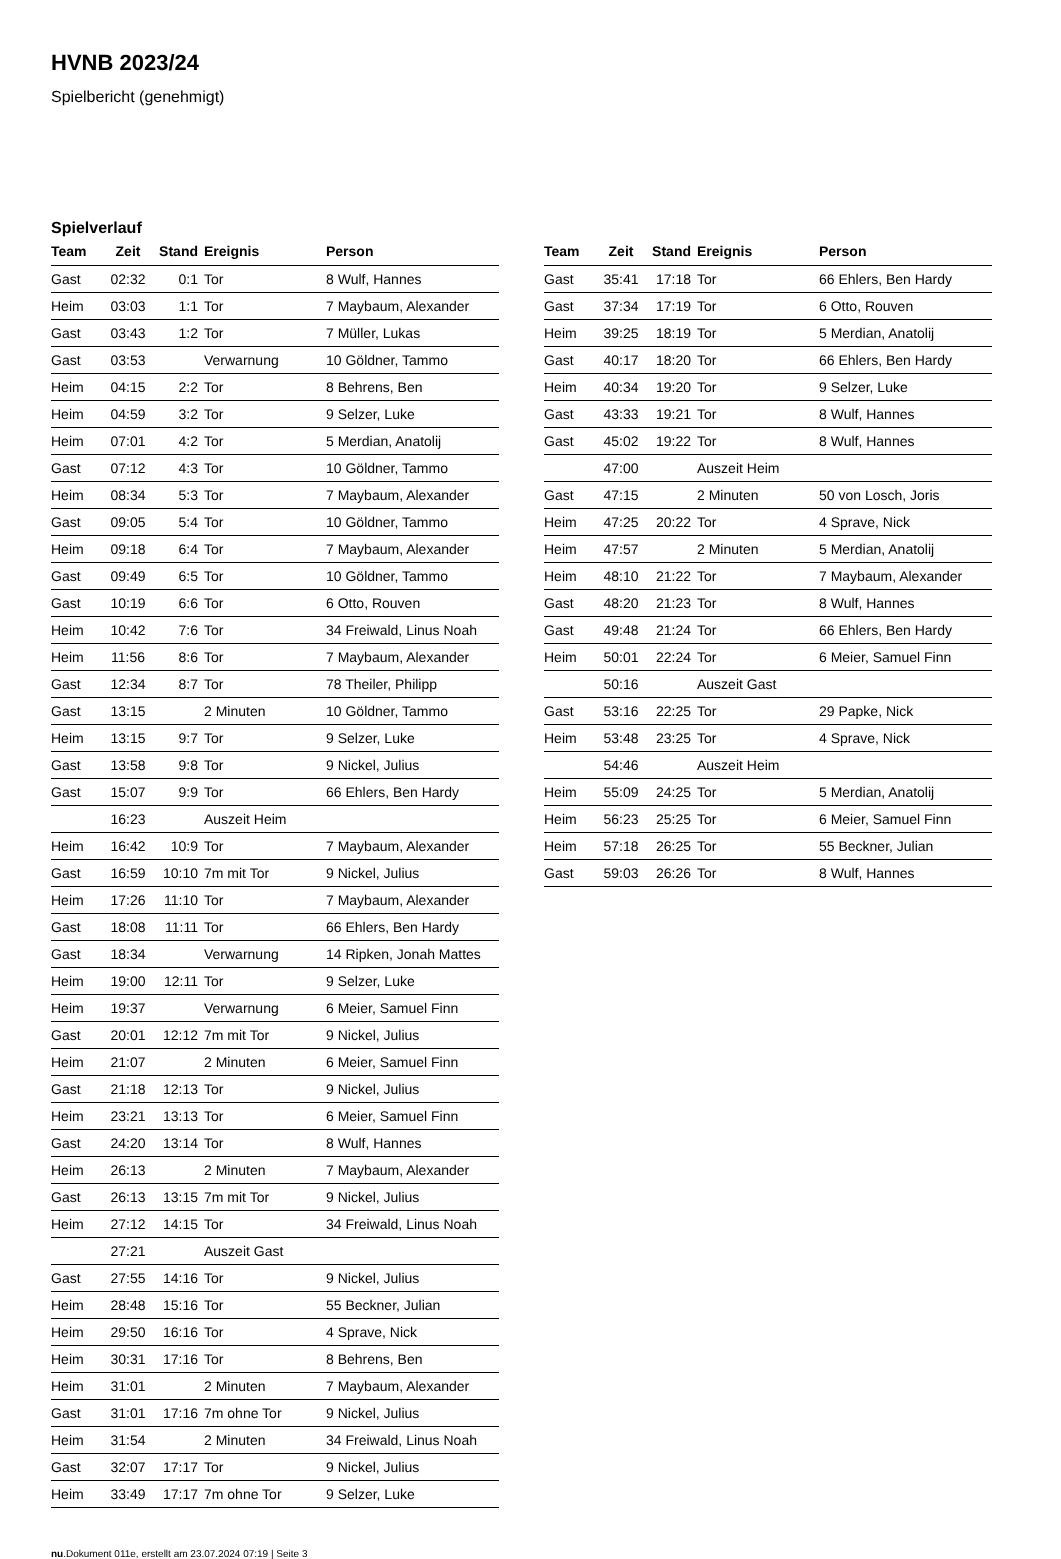HVNB 2023/24
Spielbericht (genehmigt)
Spielverlauf
| Team | Zeit | Stand | Ereignis | Person |
| --- | --- | --- | --- | --- |
| Gast | 02:32 | 0:1 | Tor | 8 Wulf, Hannes |
| Heim | 03:03 | 1:1 | Tor | 7 Maybaum, Alexander |
| Gast | 03:43 | 1:2 | Tor | 7 Müller, Lukas |
| Gast | 03:53 | | Verwarnung | 10 Göldner, Tammo |
| Heim | 04:15 | 2:2 | Tor | 8 Behrens, Ben |
| Heim | 04:59 | 3:2 | Tor | 9 Selzer, Luke |
| Heim | 07:01 | 4:2 | Tor | 5 Merdian, Anatolij |
| Gast | 07:12 | 4:3 | Tor | 10 Göldner, Tammo |
| Heim | 08:34 | 5:3 | Tor | 7 Maybaum, Alexander |
| Gast | 09:05 | 5:4 | Tor | 10 Göldner, Tammo |
| Heim | 09:18 | 6:4 | Tor | 7 Maybaum, Alexander |
| Gast | 09:49 | 6:5 | Tor | 10 Göldner, Tammo |
| Gast | 10:19 | 6:6 | Tor | 6 Otto, Rouven |
| Heim | 10:42 | 7:6 | Tor | 34 Freiwald, Linus Noah |
| Heim | 11:56 | 8:6 | Tor | 7 Maybaum, Alexander |
| Gast | 12:34 | 8:7 | Tor | 78 Theiler, Philipp |
| Gast | 13:15 | | 2 Minuten | 10 Göldner, Tammo |
| Heim | 13:15 | 9:7 | Tor | 9 Selzer, Luke |
| Gast | 13:58 | 9:8 | Tor | 9 Nickel, Julius |
| Gast | 15:07 | 9:9 | Tor | 66 Ehlers, Ben Hardy |
| | 16:23 | | Auszeit Heim | |
| Heim | 16:42 | 10:9 | Tor | 7 Maybaum, Alexander |
| Gast | 16:59 | 10:10 | 7m mit Tor | 9 Nickel, Julius |
| Heim | 17:26 | 11:10 | Tor | 7 Maybaum, Alexander |
| Gast | 18:08 | 11:11 | Tor | 66 Ehlers, Ben Hardy |
| Gast | 18:34 | | Verwarnung | 14 Ripken, Jonah Mattes |
| Heim | 19:00 | 12:11 | Tor | 9 Selzer, Luke |
| Heim | 19:37 | | Verwarnung | 6 Meier, Samuel Finn |
| Gast | 20:01 | 12:12 | 7m mit Tor | 9 Nickel, Julius |
| Heim | 21:07 | | 2 Minuten | 6 Meier, Samuel Finn |
| Gast | 21:18 | 12:13 | Tor | 9 Nickel, Julius |
| Heim | 23:21 | 13:13 | Tor | 6 Meier, Samuel Finn |
| Gast | 24:20 | 13:14 | Tor | 8 Wulf, Hannes |
| Heim | 26:13 | | 2 Minuten | 7 Maybaum, Alexander |
| Gast | 26:13 | 13:15 | 7m mit Tor | 9 Nickel, Julius |
| Heim | 27:12 | 14:15 | Tor | 34 Freiwald, Linus Noah |
| | 27:21 | | Auszeit Gast | |
| Gast | 27:55 | 14:16 | Tor | 9 Nickel, Julius |
| Heim | 28:48 | 15:16 | Tor | 55 Beckner, Julian |
| Heim | 29:50 | 16:16 | Tor | 4 Sprave, Nick |
| Heim | 30:31 | 17:16 | Tor | 8 Behrens, Ben |
| Heim | 31:01 | | 2 Minuten | 7 Maybaum, Alexander |
| Gast | 31:01 | 17:16 | 7m ohne Tor | 9 Nickel, Julius |
| Heim | 31:54 | | 2 Minuten | 34 Freiwald, Linus Noah |
| Gast | 32:07 | 17:17 | Tor | 9 Nickel, Julius |
| Heim | 33:49 | 17:17 | 7m ohne Tor | 9 Selzer, Luke |
| Team | Zeit | Stand | Ereignis | Person |
| --- | --- | --- | --- | --- |
| Gast | 35:41 | 17:18 | Tor | 66 Ehlers, Ben Hardy |
| Gast | 37:34 | 17:19 | Tor | 6 Otto, Rouven |
| Heim | 39:25 | 18:19 | Tor | 5 Merdian, Anatolij |
| Gast | 40:17 | 18:20 | Tor | 66 Ehlers, Ben Hardy |
| Heim | 40:34 | 19:20 | Tor | 9 Selzer, Luke |
| Gast | 43:33 | 19:21 | Tor | 8 Wulf, Hannes |
| Gast | 45:02 | 19:22 | Tor | 8 Wulf, Hannes |
| | 47:00 | | Auszeit Heim | |
| Gast | 47:15 | | 2 Minuten | 50 von Losch, Joris |
| Heim | 47:25 | 20:22 | Tor | 4 Sprave, Nick |
| Heim | 47:57 | | 2 Minuten | 5 Merdian, Anatolij |
| Heim | 48:10 | 21:22 | Tor | 7 Maybaum, Alexander |
| Gast | 48:20 | 21:23 | Tor | 8 Wulf, Hannes |
| Gast | 49:48 | 21:24 | Tor | 66 Ehlers, Ben Hardy |
| Heim | 50:01 | 22:24 | Tor | 6 Meier, Samuel Finn |
| | 50:16 | | Auszeit Gast | |
| Gast | 53:16 | 22:25 | Tor | 29 Papke, Nick |
| Heim | 53:48 | 23:25 | Tor | 4 Sprave, Nick |
| | 54:46 | | Auszeit Heim | |
| Heim | 55:09 | 24:25 | Tor | 5 Merdian, Anatolij |
| Heim | 56:23 | 25:25 | Tor | 6 Meier, Samuel Finn |
| Heim | 57:18 | 26:25 | Tor | 55 Beckner, Julian |
| Gast | 59:03 | 26:26 | Tor | 8 Wulf, Hannes |
nu.Dokument 011e, erstellt am 23.07.2024 07:19 | Seite 3